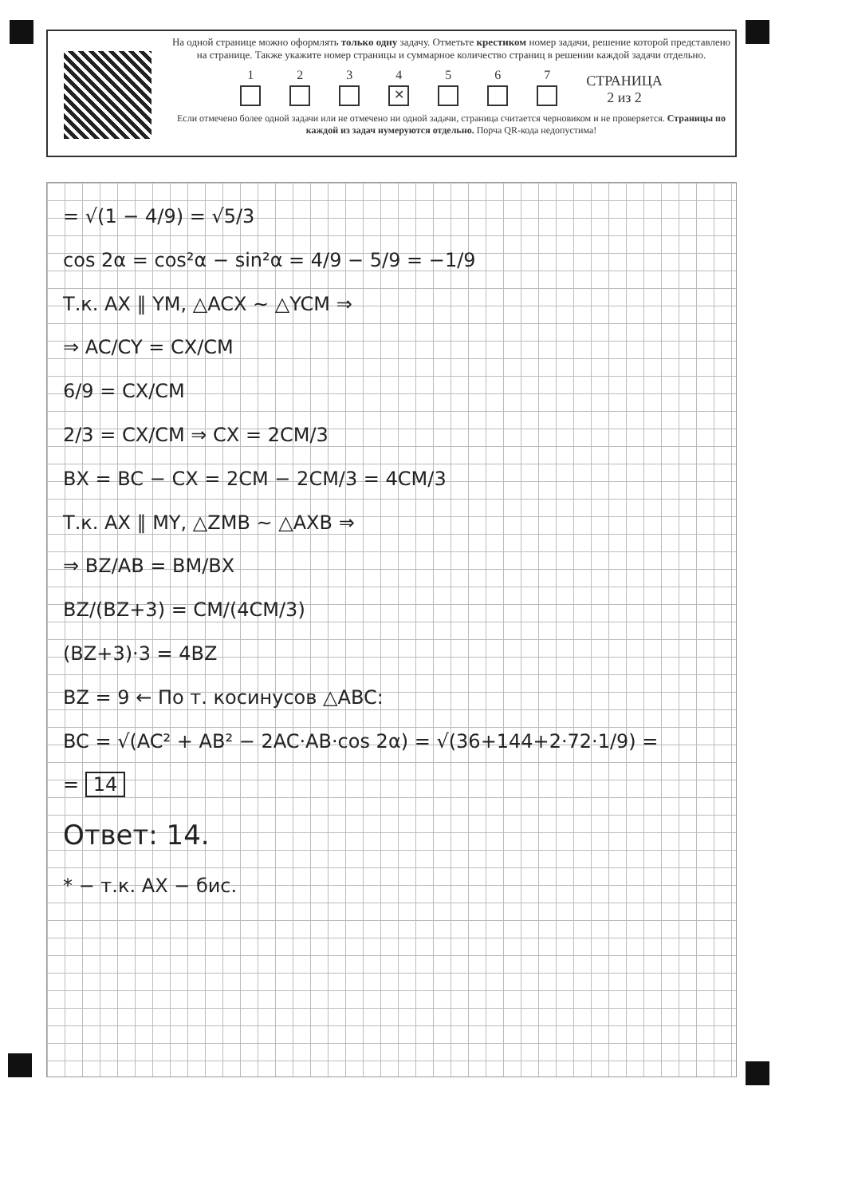На одной странице можно оформлять только одну задачу. Отметьте крестиком номер задачи, решение которой представлено на странице. Также укажите номер страницы и суммарное количество страниц в решении каждой задачи отдельно.
1
2
3
4
✕
5
6
7
СТРАНИЦА
2 из 2
Если отмечено более одной задачи или не отмечено ни одной задачи, страница считается черновиком и не проверяется. Страницы по каждой из задач нумеруются отдельно. Порча QR-кода недопустима!
= √(1 − 4/9) = √5/3
cos 2α = cos²α − sin²α = 4/9 − 5/9 = −1/9
Т.к. AX ∥ YM, △ACX ∼ △YCM ⇒
⇒ AC/CY = CX/CM
6/9 = CX/CM
2/3 = CX/CM ⇒ CX = 2CM/3
BX = BC − CX = 2CM − 2CM/3 = 4CM/3
Т.к. AX ∥ MY, △ZMB ∼ △AXB ⇒
⇒ BZ/AB = BM/BX
BZ/(BZ+3) = CM/(4CM/3)
(BZ+3)·3 = 4BZ
BZ = 9 ← По т. косинусов △ABC:
BC = √(AC² + AB² − 2AC·AB·cos 2α) = √(36+144+2·72·1/9) =
= 14
Ответ: 14.
* − т.к. AX − бис.